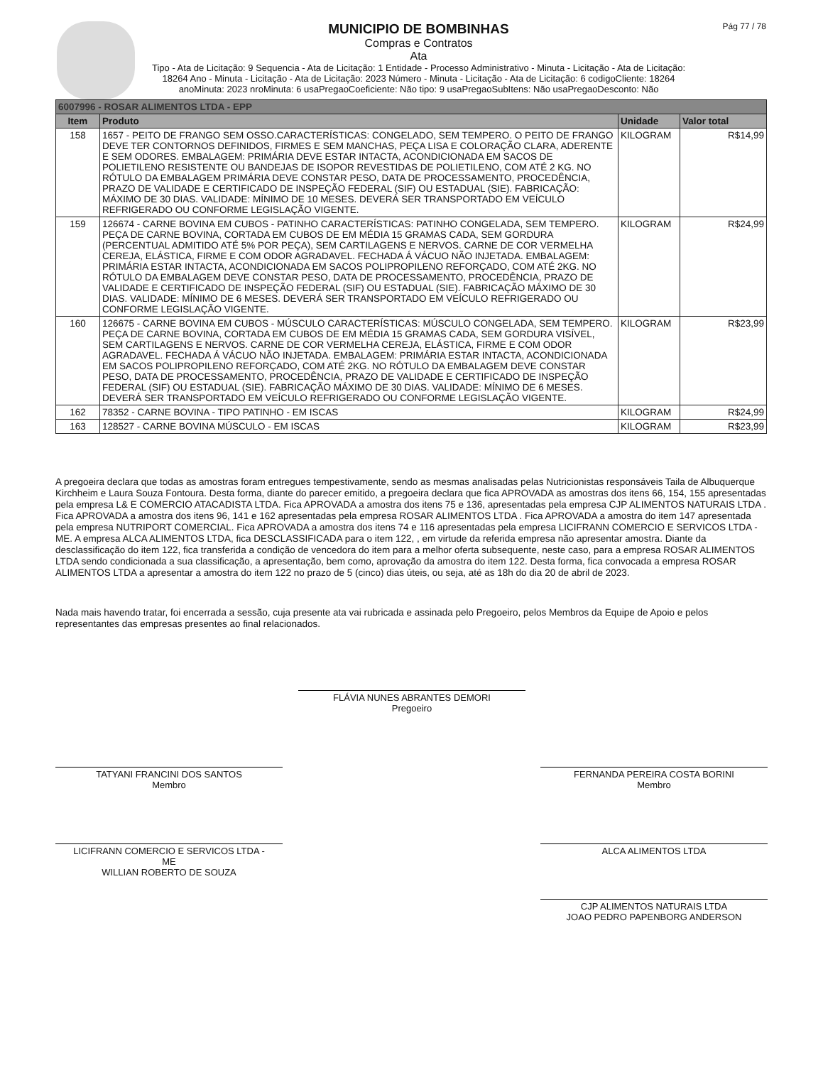MUNICIPIO DE BOMBINHAS
Compras e Contratos
Ata
Tipo - Ata de Licitação: 9 Sequencia - Ata de Licitação: 1 Entidade - Processo Administrativo - Minuta - Licitação - Ata de Licitação: 18264 Ano - Minuta - Licitação - Ata de Licitação: 2023 Número - Minuta - Licitação - Ata de Licitação: 6 codigoCliente: 18264 anoMinuta: 2023 nroMinuta: 6 usaPregaoCoeficiente: Não tipo: 9 usaPregaoSubItens: Não usaPregaoDesconto: Não
Pág 77 / 78
| 6007996 - ROSAR ALIMENTOS LTDA - EPP | | | |
| --- | --- | --- | --- |
| Item | Produto | Unidade | Valor total |
| 158 | 1657 - PEITO DE FRANGO SEM OSSO.CARACTERÍSTICAS: CONGELADO, SEM TEMPERO. O PEITO DE FRANGO DEVE TER CONTORNOS DEFINIDOS, FIRMES E SEM MANCHAS, PEÇA LISA E COLORAÇÃO CLARA, ADERENTE E SEM ODORES. EMBALAGEM: PRIMÁRIA DEVE ESTAR INTACTA, ACONDICIONADA EM SACOS DE POLIETILENO RESISTENTE OU BANDEJAS DE ISOPOR REVESTIDAS DE POLIETILENO, COM ATÉ 2 KG. NO RÓTULO DA EMBALAGEM PRIMÁRIA DEVE CONSTAR PESO, DATA DE PROCESSAMENTO, PROCEDÊNCIA, PRAZO DE VALIDADE E CERTIFICADO DE INSPEÇÃO FEDERAL (SIF) OU ESTADUAL (SIE). FABRICAÇÃO: MÁXIMO DE 30 DIAS. VALIDADE: MÍNIMO DE 10 MESES. DEVERÁ SER TRANSPORTADO EM VEÍCULO REFRIGERADO OU CONFORME LEGISLAÇÃO VIGENTE. | KILOGRAM | R$14,99 |
| 159 | 126674 - CARNE BOVINA EM CUBOS - PATINHO CARACTERÍSTICAS: PATINHO CONGELADA, SEM TEMPERO. PEÇA DE CARNE BOVINA, CORTADA EM CUBOS DE EM MÉDIA 15 GRAMAS CADA, SEM GORDURA (PERCENTUAL ADMITIDO ATÉ 5% POR PEÇA), SEM CARTILAGENS E NERVOS. CARNE DE COR VERMELHA CEREJA, ELÁSTICA, FIRME E COM ODOR AGRADAVEL. FECHADA Á VÁCUO NÃO INJETADA. EMBALAGEM: PRIMÁRIA ESTAR INTACTA, ACONDICIONADA EM SACOS POLIPROPILENO REFORÇADO, COM ATÉ 2KG. NO RÓTULO DA EMBALAGEM DEVE CONSTAR PESO, DATA DE PROCESSAMENTO, PROCEDÊNCIA, PRAZO DE VALIDADE E CERTIFICADO DE INSPEÇÃO FEDERAL (SIF) OU ESTADUAL (SIE). FABRICAÇÃO MÁXIMO DE 30 DIAS. VALIDADE: MÍNIMO DE 6 MESES. DEVERÁ SER TRANSPORTADO EM VEÍCULO REFRIGERADO OU CONFORME LEGISLAÇÃO VIGENTE. | KILOGRAM | R$24,99 |
| 160 | 126675 - CARNE BOVINA EM CUBOS - MÚSCULO CARACTERÍSTICAS: MÚSCULO CONGELADA, SEM TEMPERO. PEÇA DE CARNE BOVINA, CORTADA EM CUBOS DE EM MÉDIA 15 GRAMAS CADA, SEM GORDURA VISÍVEL, SEM CARTILAGENS E NERVOS. CARNE DE COR VERMELHA CEREJA, ELÁSTICA, FIRME E COM ODOR AGRADAVEL. FECHADA Á VÁCUO NÃO INJETADA. EMBALAGEM: PRIMÁRIA ESTAR INTACTA, ACONDICIONADA EM SACOS POLIPROPILENO REFORÇADO, COM ATÉ 2KG. NO RÓTULO DA EMBALAGEM DEVE CONSTAR PESO, DATA DE PROCESSAMENTO, PROCEDÊNCIA, PRAZO DE VALIDADE E CERTIFICADO DE INSPEÇÃO FEDERAL (SIF) OU ESTADUAL (SIE). FABRICAÇÃO MÁXIMO DE 30 DIAS. VALIDADE: MÍNIMO DE 6 MESES. DEVERÁ SER TRANSPORTADO EM VEÍCULO REFRIGERADO OU CONFORME LEGISLAÇÃO VIGENTE. | KILOGRAM | R$23,99 |
| 162 | 78352 - CARNE BOVINA - TIPO PATINHO - EM ISCAS | KILOGRAM | R$24,99 |
| 163 | 128527 - CARNE BOVINA MÚSCULO - EM ISCAS | KILOGRAM | R$23,99 |
A pregoeira declara que todas as amostras foram entregues tempestivamente, sendo as mesmas analisadas pelas Nutricionistas responsáveis Taila de Albuquerque Kirchheim e Laura Souza Fontoura. Desta forma, diante do parecer emitido, a pregoeira declara que fica APROVADA as amostras dos itens 66, 154, 155 apresentadas pela empresa L& E COMERCIO ATACADISTA LTDA. Fica APROVADA a amostra dos itens 75 e 136, apresentadas pela empresa CJP ALIMENTOS NATURAIS LTDA . Fica APROVADA a amostra dos itens 96, 141 e 162 apresentadas pela empresa ROSAR ALIMENTOS LTDA . Fica APROVADA a amostra do item 147 apresentada pela empresa NUTRIPORT COMERCIAL. Fica APROVADA a amostra dos itens 74 e 116 apresentadas pela empresa LICIFRANN COMERCIO E SERVICOS LTDA - ME. A empresa ALCA ALIMENTOS LTDA, fica DESCLASSIFICADA para o item 122, , em virtude da referida empresa não apresentar amostra. Diante da desclassificação do item 122, fica transferida a condição de vencedora do item para a melhor oferta subsequente, neste caso, para a empresa ROSAR ALIMENTOS LTDA sendo condicionada a sua classificação, a apresentação, bem como, aprovação da amostra do item 122. Desta forma, fica convocada a empresa ROSAR ALIMENTOS LTDA a apresentar a amostra do item 122 no prazo de 5 (cinco) dias úteis, ou seja, até as 18h do dia 20 de abril de 2023.
Nada mais havendo tratar, foi encerrada a sessão, cuja presente ata vai rubricada e assinada pelo Pregoeiro, pelos Membros da Equipe de Apoio e pelos representantes das empresas presentes ao final relacionados.
FLÁVIA NUNES ABRANTES DEMORI
Pregoeiro
TATYANI FRANCINI DOS SANTOS
Membro
FERNANDA PEREIRA COSTA BORINI
Membro
LICIFRANN COMERCIO E SERVICOS LTDA -
ME
WILLIAN ROBERTO DE SOUZA
ALCA ALIMENTOS LTDA
CJP ALIMENTOS NATURAIS LTDA
JOAO PEDRO PAPENBORG ANDERSON